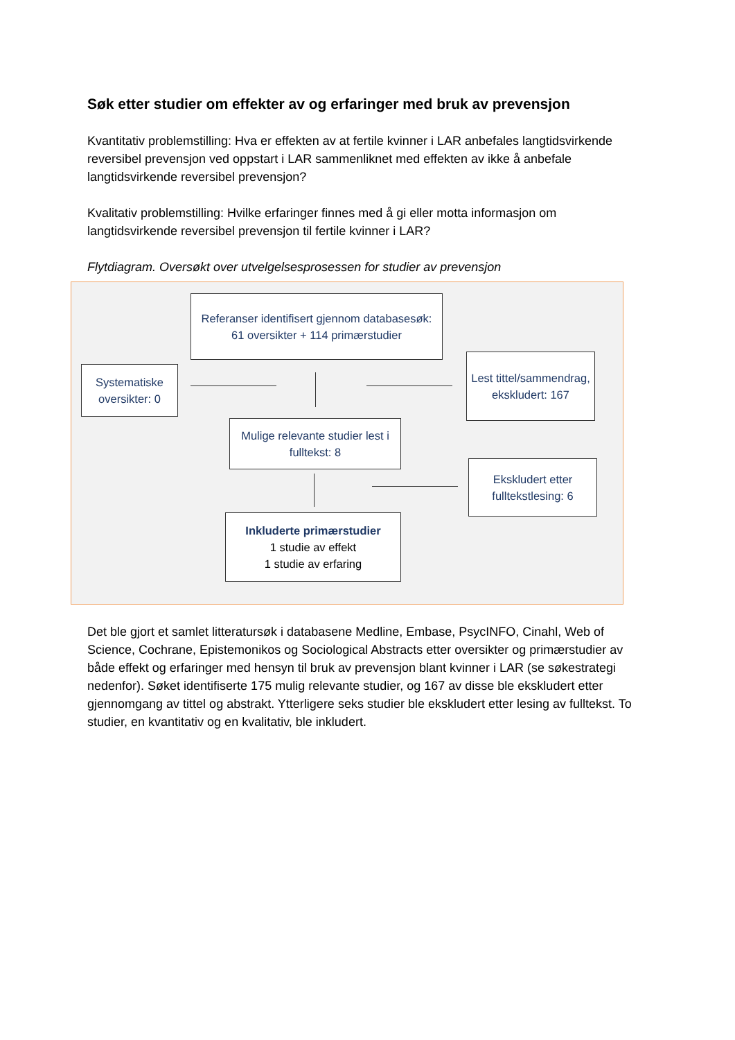Søk etter studier om effekter av og erfaringer med bruk av prevensjon
Kvantitativ problemstilling: Hva er effekten av at fertile kvinner i LAR anbefales langtidsvirkende reversibel prevensjon ved oppstart i LAR sammenliknet med effekten av ikke å anbefale langtidsvirkende reversibel prevensjon?
Kvalitativ problemstilling: Hvilke erfaringer finnes med å gi eller motta informasjon om langtidsvirkende reversibel prevensjon til fertile kvinner i LAR?
Flytdiagram. Oversøkt over utvelgelsesprosessen for studier av prevensjon
Referanser identifisert gjennom databasesøk:
61 oversikter + 114 primærstudier
Systematiske oversikter: 0
Lest tittel/sammendrag, ekskludert: 167
Mulige relevante studier lest i fulltekst: 8
Ekskludert etter fulltekstlesing: 6
Inkluderte primærstudier
1 studie av effekt
1 studie av erfaring
Det ble gjort et samlet litteratursøk i databasene Medline, Embase, PsycINFO, Cinahl, Web of Science, Cochrane, Epistemonikos og Sociological Abstracts etter oversikter og primærstudier av både effekt og erfaringer med hensyn til bruk av prevensjon blant kvinner i LAR (se søkestrategi nedenfor). Søket identifiserte 175 mulig relevante studier, og 167 av disse ble ekskludert etter gjennomgang av tittel og abstrakt. Ytterligere seks studier ble ekskludert etter lesing av fulltekst. To studier, en kvantitativ og en kvalitativ, ble inkludert.